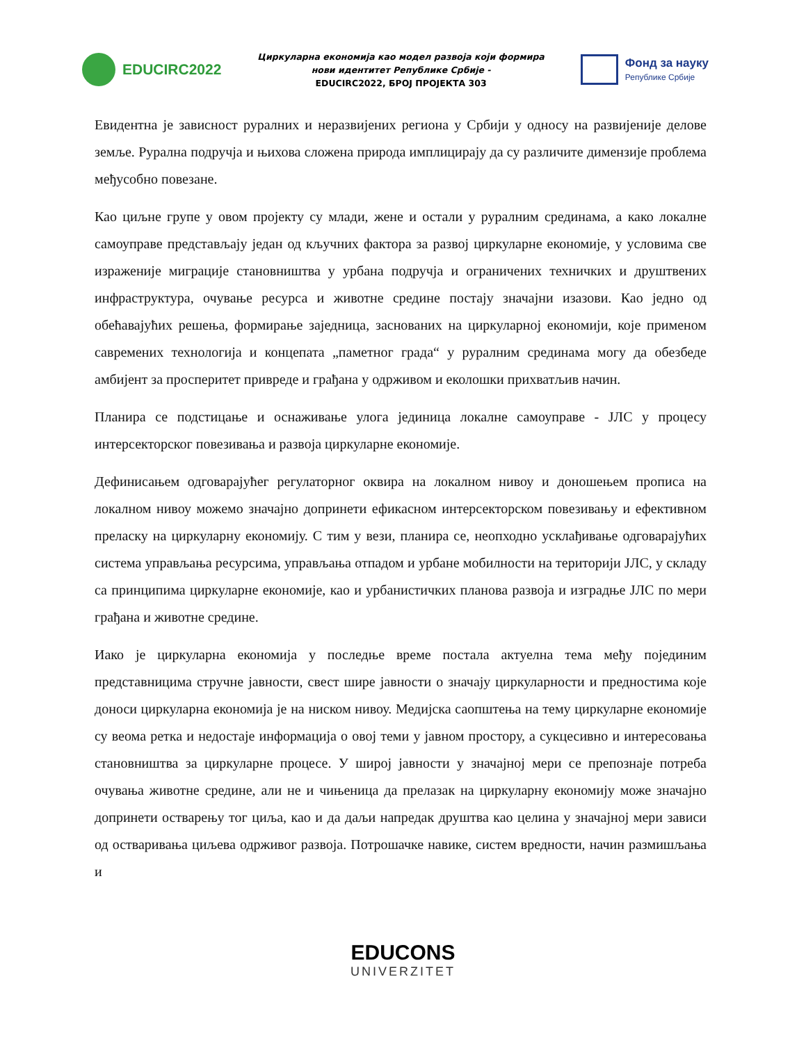EDUCIRC2022
Циркуларна економија као модел развоја који формира
нови идентитет Републике Србије -
EDUCIRC2022, БРОЈ ПРОЈЕКТА 303
Фонд за науку
Републике Србије
Евидентна је зависност руралних и неразвијених региона у Србији у односу на развијеније делове земље. Рурална подручја и њихова сложена природа имплицирају да су различите димензије проблема међусобно повезане.
Као циљне групе у овом пројекту су млади, жене и остали у руралним срединама, а како локалне самоуправе представљају један од кључних фактора за развој циркуларне економије, у условима све израженије миграције становништва у урбана подручја и ограничених техничких и друштвених инфраструктура, очување ресурса и животне средине постају значајни изазови. Као једно од обећавајућих решења, формирање заједница, заснованих на циркуларној економији, које применом савремених технологија и концепата „паметног града“ у руралним срединама могу да обезбеде амбијент за просперитет привреде и грађана у одрживом и еколошки прихватљив начин.
Планира се подстицање и оснаживање улога јединица локалне самоуправе - ЈЛС у процесу интерсекторског повезивања и развоја циркуларне економије.
Дефинисањем одговарајућег регулаторног оквира на локалном нивоу и доношењем прописа на локалном нивоу можемо значајно допринети ефикасном интерсекторском повезивању и ефективном преласку на циркуларну економију. С тим у вези, планира се, неопходно усклађивање одговарајућих система управљања ресурсима, управљања отпадом и урбане мобилности на територији ЈЛС, у складу са принципима циркуларне економије, као и урбанистичких планова развоја и изградње ЈЛС по мери грађана и животне средине.
Иако је циркуларна економија у последње време постала актуелна тема међу појединим представницима стручне јавности, свест шире јавности о значају циркуларности и предностима које доноси циркуларна економија је на ниском нивоу. Медијска саопштења на тему циркуларне економије су веома ретка и недостаје информација о овој теми у јавном простору, а сукцесивно и интересовања становништва за циркуларне процесе. У широј јавности у значајној мери се препознаје потреба очувања животне средине, али не и чињеница да прелазак на циркуларну економију може значајно допринети остварењу тог циља, као и да даљи напредак друштва као целина у значајној мери зависи од остваривања циљева одрживог развоја. Потрошачке навике, систем вредности, начин размишљања и
EDUCONS
UNIVERZITET